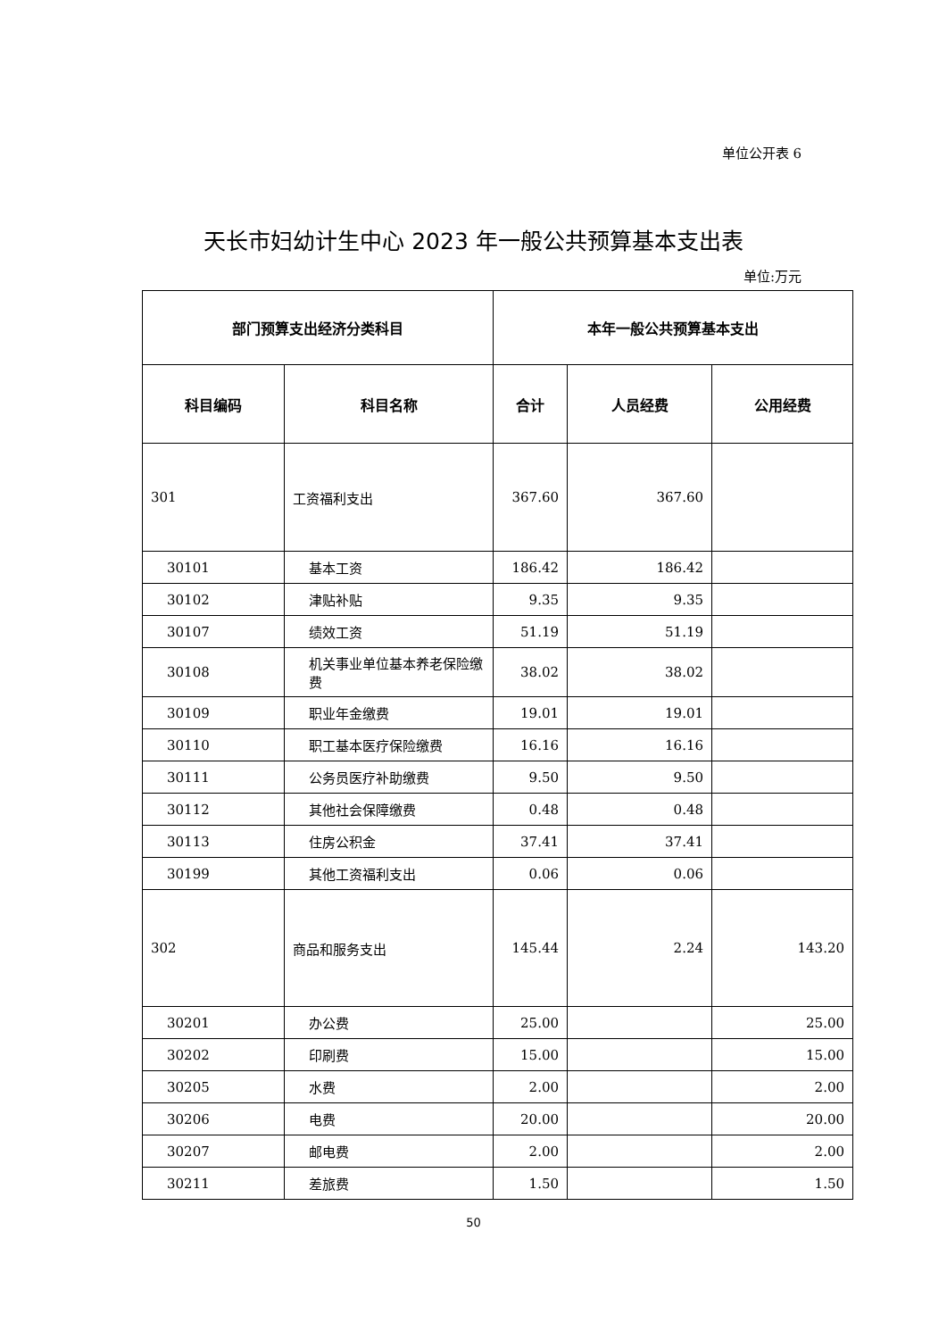单位公开表 6
天长市妇幼计生中心 2023 年一般公共预算基本支出表
单位:万元
| 部门预算支出经济分类科目 | | 本年一般公共预算基本支出 | | |
| --- | --- | --- | --- | --- |
| 科目编码 | 科目名称 | 合计 | 人员经费 | 公用经费 |
| 301 | 工资福利支出 | 367.60 | 367.60 | |
| 30101 | 基本工资 | 186.42 | 186.42 | |
| 30102 | 津贴补贴 | 9.35 | 9.35 | |
| 30107 | 绩效工资 | 51.19 | 51.19 | |
| 30108 | 机关事业单位基本养老保险缴费 | 38.02 | 38.02 | |
| 30109 | 职业年金缴费 | 19.01 | 19.01 | |
| 30110 | 职工基本医疗保险缴费 | 16.16 | 16.16 | |
| 30111 | 公务员医疗补助缴费 | 9.50 | 9.50 | |
| 30112 | 其他社会保障缴费 | 0.48 | 0.48 | |
| 30113 | 住房公积金 | 37.41 | 37.41 | |
| 30199 | 其他工资福利支出 | 0.06 | 0.06 | |
| 302 | 商品和服务支出 | 145.44 | 2.24 | 143.20 |
| 30201 | 办公费 | 25.00 | | 25.00 |
| 30202 | 印刷费 | 15.00 | | 15.00 |
| 30205 | 水费 | 2.00 | | 2.00 |
| 30206 | 电费 | 20.00 | | 20.00 |
| 30207 | 邮电费 | 2.00 | | 2.00 |
| 30211 | 差旅费 | 1.50 | | 1.50 |
50